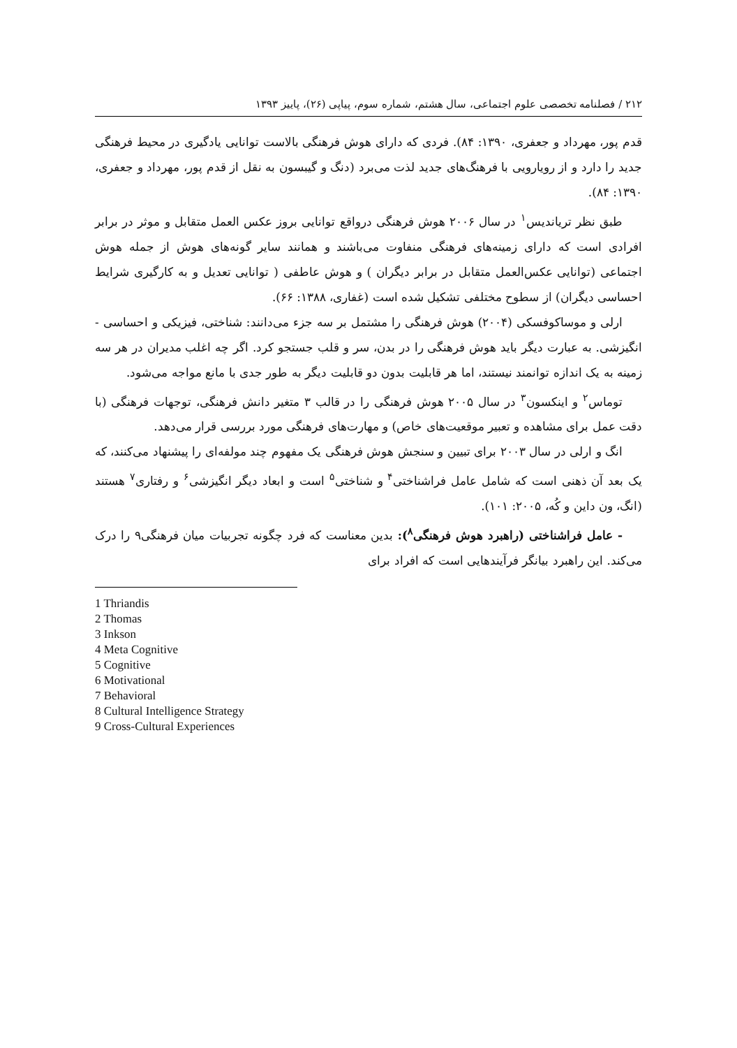۲۱۲ / فصلنامه تخصصی علوم اجتماعی، سال هشتم، شماره سوم، پیاپی (۲۶)، پاییز ۱۳۹۳
قدم پور، مهرداد و جعفری، ۱۳۹۰: ۸۴). فردی که دارای هوش فرهنگی بالاست توانایی یادگیری در محیط فرهنگی جدید را دارد و از رویارویی با فرهنگ‌های جدید لذت می‌برد (دنگ و گیبسون به نقل از قدم پور، مهرداد و جعفری، ۱۳۹۰: ۸۴).
طبق نظر تریاندیس<sup>۱</sup> در سال ۲۰۰۶ هوش فرهنگی درواقع توانایی بروز عکس العمل متقابل و موثر در برابر افرادی است که دارای زمینه‌های فرهنگی منفاوت می‌باشند و همانند سایر گونه‌های هوش از جمله هوش اجتماعی (توانایی عکس‌العمل متقابل در برابر دیگران ) و هوش عاطفی ( توانایی تعدیل و به کارگیری شرایط احساسی دیگران) از سطوح مختلفی تشکیل شده است (غفاری، ۱۳۸۸: ۶۶).
ارلی و موساکوفسکی (۲۰۰۴) هوش فرهنگی را مشتمل بر سه جزء می‌دانند: شناختی، فیزیکی و احساسی - انگیزشی. به عبارت دیگر باید هوش فرهنگی را در بدن، سر و قلب جستجو کرد. اگر چه اغلب مدیران در هر سه زمینه به یک اندازه توانمند نیستند، اما هر قابلیت بدون دو قابلیت دیگر به طور جدی با مانع مواجه می‌شود.
توماس<sup>۲</sup> و اینکسون<sup>۳</sup> در سال ۲۰۰۵ هوش فرهنگی را در قالب ۳ متغیر دانش فرهنگی، توجهات فرهنگی (با دقت عمل برای مشاهده و تعبیر موقعیت‌های خاص) و مهارت‌های فرهنگی مورد بررسی قرار می‌دهد.
انگ و ارلی در سال ۲۰۰۳ برای تبیین و سنجش هوش فرهنگی یک مفهوم چند مولفه‌ای را پیشنهاد می‌کنند، که یک بعد آن ذهنی است که شامل عامل فراشناختی<sup>۴</sup> و شناختی<sup>۵</sup> است و ابعاد دیگر انگیزشی<sup>۶</sup> و رفتاری<sup>۷</sup> هستند (انگ، ون داین و کُه، ۲۰۰۵: ۱۰۱).
- عامل فراشناختی (راهبرد هوش فرهنگی<sup>۸</sup>): بدین معناست که فرد چگونه تجربیات میان فرهنگی۹ را درک می‌کند. این راهبرد بیانگر فرآیندهایی است که افراد برای
1 Thriandis
2 Thomas
3 Inkson
4 Meta Cognitive
5 Cognitive
6 Motivational
7 Behavioral
8 Cultural Intelligence Strategy
9 Cross-Cultural Experiences